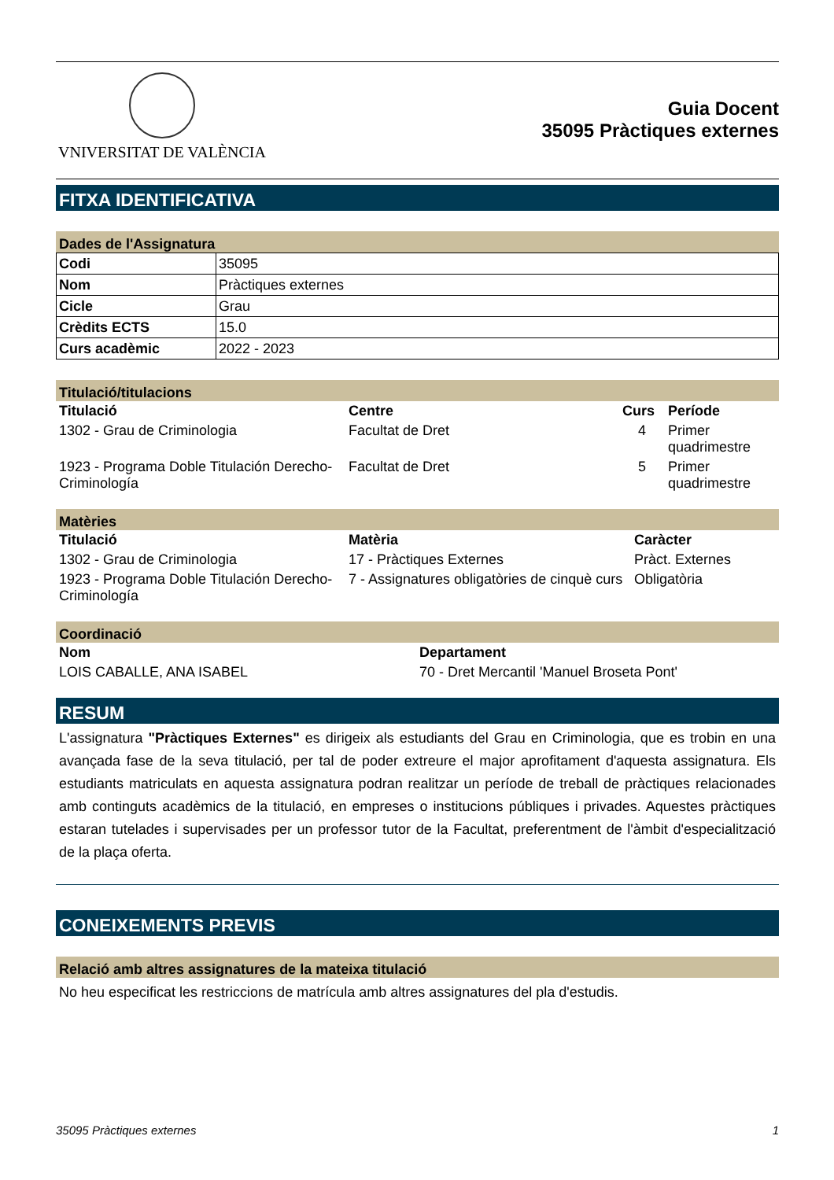VNIVERSITAT DE VALÈNCIA
Guia Docent
35095 Pràctiques externes
FITXA IDENTIFICATIVA
Dades de l'Assignatura
| Codi | 35095 |
| Nom | Pràctiques externes |
| Cicle | Grau |
| Crèdits ECTS | 15.0 |
| Curs acadèmic | 2022 - 2023 |
Titulació/titulacions
| Titulació | Centre | Curs | Període |
| --- | --- | --- | --- |
| 1302 - Grau de Criminologia | Facultat de Dret | 4 | Primer quadrimestre |
| 1923 - Programa Doble Titulación Derecho-Criminología | Facultat de Dret | 5 | Primer quadrimestre |
Matèries
| Titulació | Matèria | Caràcter |
| --- | --- | --- |
| 1302 - Grau de Criminologia | 17 - Pràctiques Externes | Pràct. Externes |
| 1923 - Programa Doble Titulación Derecho-Criminología | 7 - Assignatures obligatòries de cinquè curs | Obligatòria |
Coordinació
| Nom | Departament |
| --- | --- |
| LOIS CABALLE, ANA ISABEL | 70 - Dret Mercantil 'Manuel Broseta Pont' |
RESUM
L'assignatura "Pràctiques Externes" es dirigeix als estudiants del Grau en Criminologia, que es trobin en una avançada fase de la seva titulació, per tal de poder extreure el major aprofitament d'aquesta assignatura. Els estudiants matriculats en aquesta assignatura podran realitzar un període de treball de pràctiques relacionades amb continguts acadèmics de la titulació, en empreses o institucions públiques i privades. Aquestes pràctiques estaran tutelades i supervisades per un professor tutor de la Facultat, preferentment de l'àmbit d'especialització de la plaça oferta.
CONEIXEMENTS PREVIS
Relació amb altres assignatures de la mateixa titulació
No heu especificat les restriccions de matrícula amb altres assignatures del pla d'estudis.
35095 Pràctiques externes 1